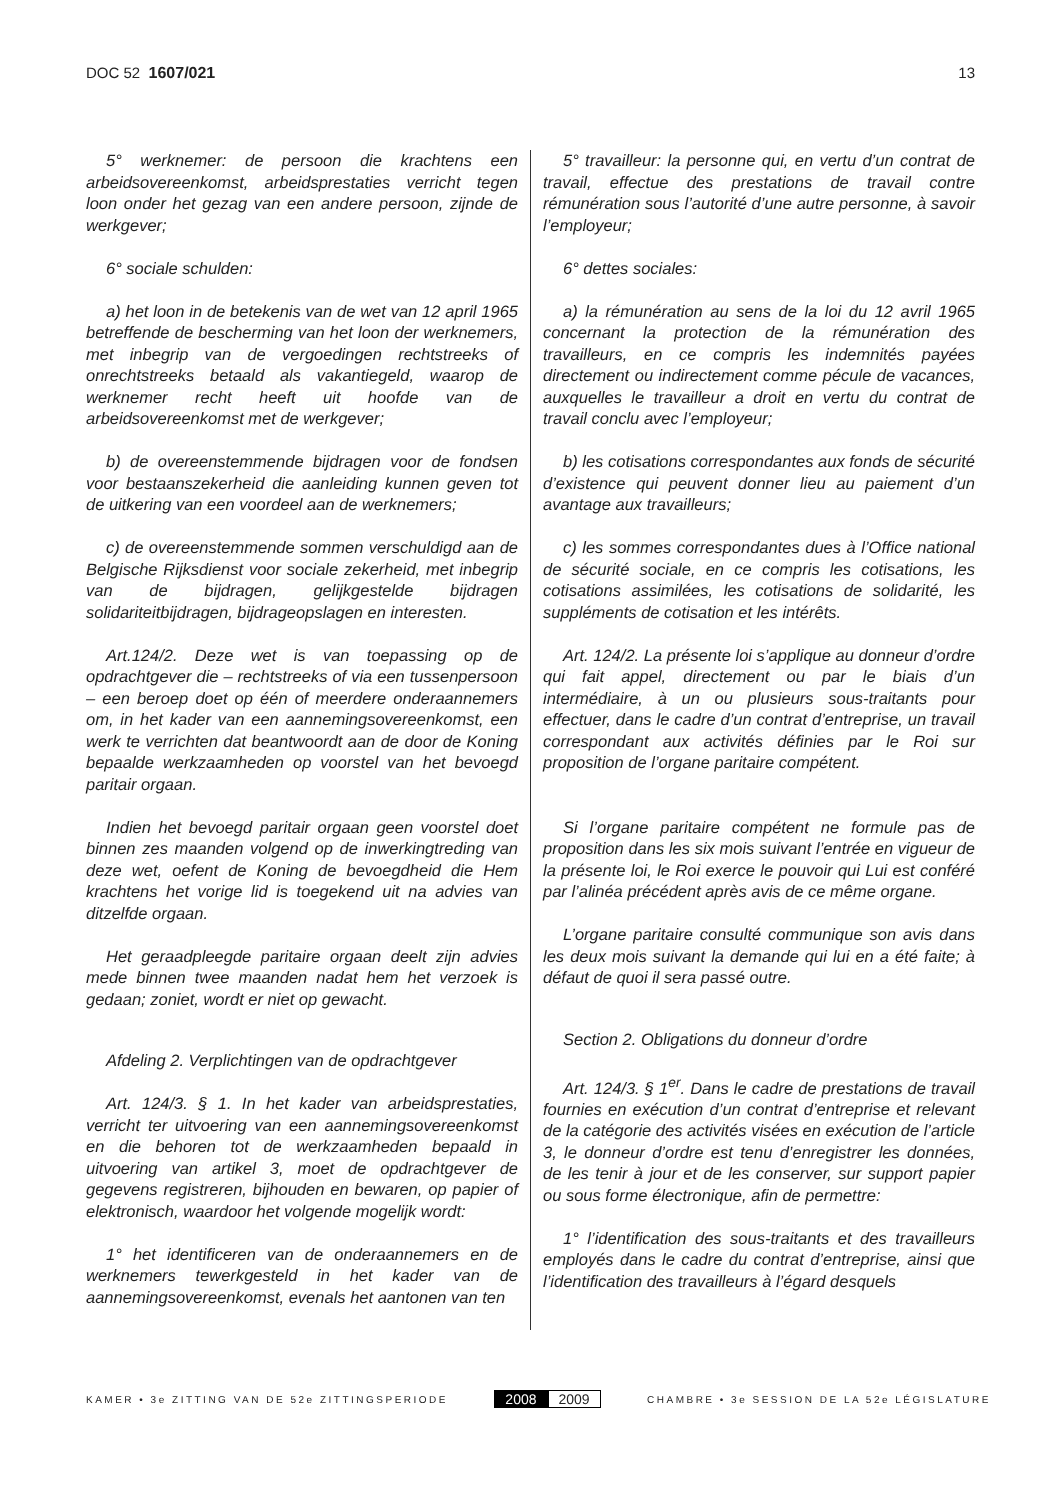DOC 52 1607/021 13
5° werknemer: de persoon die krachtens een arbeidsovereenkomst, arbeidsprestaties verricht tegen loon onder het gezag van een andere persoon, zijnde de werkgever;
6° sociale schulden:
a) het loon in de betekenis van de wet van 12 april 1965 betreffende de bescherming van het loon der werknemers, met inbegrip van de vergoedingen rechtstreeks of onrechtstreeks betaald als vakantiegeld, waarop de werknemer recht heeft uit hoofde van de arbeidsovereenkomst met de werkgever;
b) de overeenstemmende bijdragen voor de fondsen voor bestaanszekerheid die aanleiding kunnen geven tot de uitkering van een voordeel aan de werknemers;
c) de overeenstemmende sommen verschuldigd aan de Belgische Rijksdienst voor sociale zekerheid, met inbegrip van de bijdragen, gelijkgestelde bijdragen solidariteitbijdragen, bijdrageopslagen en interesten.
Art.124/2. Deze wet is van toepassing op de opdrachtgever die – rechtstreeks of via een tussenpersoon – een beroep doet op één of meerdere onderaannemers om, in het kader van een aannemingsovereenkomst, een werk te verrichten dat beantwoordt aan de door de Koning bepaalde werkzaamheden op voorstel van het bevoegd paritair orgaan.
Indien het bevoegd paritair orgaan geen voorstel doet binnen zes maanden volgend op de inwerkingtreding van deze wet, oefent de Koning de bevoegdheid die Hem krachtens het vorige lid is toegekend uit na advies van ditzelfde orgaan.
Het geraadpleegde paritaire orgaan deelt zijn advies mede binnen twee maanden nadat hem het verzoek is gedaan; zoniet, wordt er niet op gewacht.
Afdeling 2. Verplichtingen van de opdrachtgever
Art. 124/3. § 1. In het kader van arbeidsprestaties, verricht ter uitvoering van een aannemingsovereenkomst en die behoren tot de werkzaamheden bepaald in uitvoering van artikel 3, moet de opdrachtgever de gegevens registreren, bijhouden en bewaren, op papier of elektronisch, waardoor het volgende mogelijk wordt:
1° het identificeren van de onderaannemers en de werknemers tewerkgesteld in het kader van de aannemingsovereenkomst, evenals het aantonen van ten
5° travailleur: la personne qui, en vertu d’un contrat de travail, effectue des prestations de travail contre rémunération sous l’autorité d’une autre personne, à savoir l’employeur;
6° dettes sociales:
a) la rémunération au sens de la loi du 12 avril 1965 concernant la protection de la rémunération des travailleurs, en ce compris les indemnités payées directement ou indirectement comme pécule de vacances, auxquelles le travailleur a droit en vertu du contrat de travail conclu avec l’employeur;
b) les cotisations correspondantes aux fonds de sécurité d’existence qui peuvent donner lieu au paiement d’un avantage aux travailleurs;
c) les sommes correspondantes dues à l’Office national de sécurité sociale, en ce compris les cotisations, les cotisations assimilées, les cotisations de solidarité, les suppléments de cotisation et les intérêts.
Art. 124/2. La présente loi s’applique au donneur d’ordre qui fait appel, directement ou par le biais d’un intermédiaire, à un ou plusieurs sous-traitants pour effectuer, dans le cadre d’un contrat d’entreprise, un travail correspondant aux activités définies par le Roi sur proposition de l’organe paritaire compétent.
Si l’organe paritaire compétent ne formule pas de proposition dans les six mois suivant l’entrée en vigueur de la présente loi, le Roi exerce le pouvoir qui Lui est conféré par l’alinéa précédent après avis de ce même organe.
L’organe paritaire consulté communique son avis dans les deux mois suivant la demande qui lui en a été faite; à défaut de quoi il sera passé outre.
Section 2. Obligations du donneur d’ordre
Art. 124/3. § 1<sup>er</sup>. Dans le cadre de prestations de travail fournies en exécution d’un contrat d’entreprise et relevant de la catégorie des activités visées en exécution de l’article 3, le donneur d’ordre est tenu d’enregistrer les données, de les tenir à jour et de les conserver, sur support papier ou sous forme électronique, afin de permettre:
1° l’identification des sous-traitants et des travailleurs employés dans le cadre du contrat d’entreprise, ainsi que l’identification des travailleurs à l’égard desquels
KAMER • 3e ZITTING VAN DE 52e ZITTINGSPERIODE
2008 2009
CHAMBRE • 3e SESSION DE LA 52e LÉGISLATURE